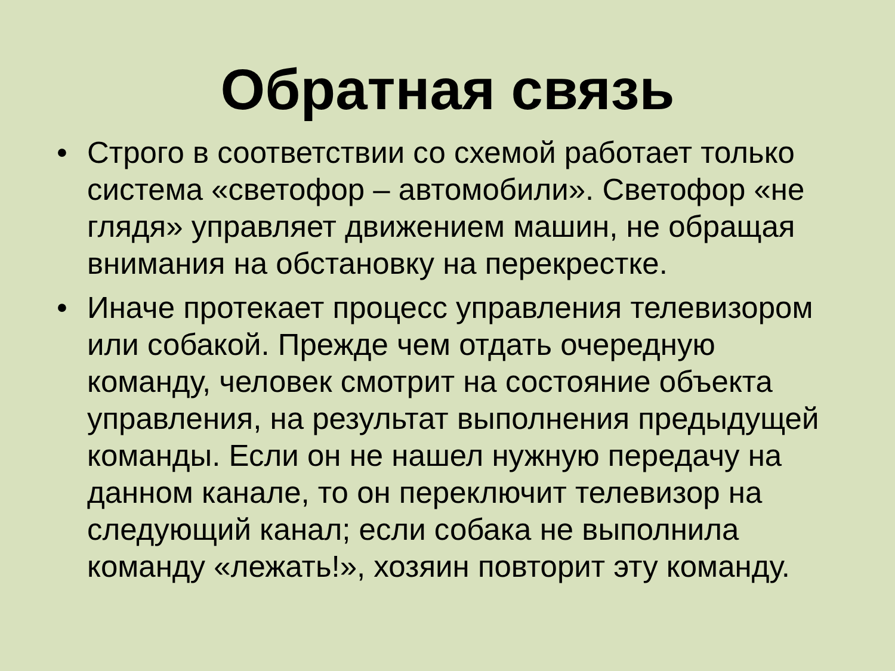Обратная связь
• Строго в соответствии со схемой работает только система «светофор – автомобили». Светофор «не глядя» управляет движением машин, не обращая внимания на обстановку на перекрестке.
• Иначе протекает процесс управления телевизором или собакой. Прежде чем отдать очередную команду, человек смотрит на состояние объекта управления, на результат выполнения предыдущей команды. Если он не нашел нужную передачу на данном канале, то он переключит телевизор на следующий канал; если собака не выполнила команду «лежать!», хозяин повторит эту команду.